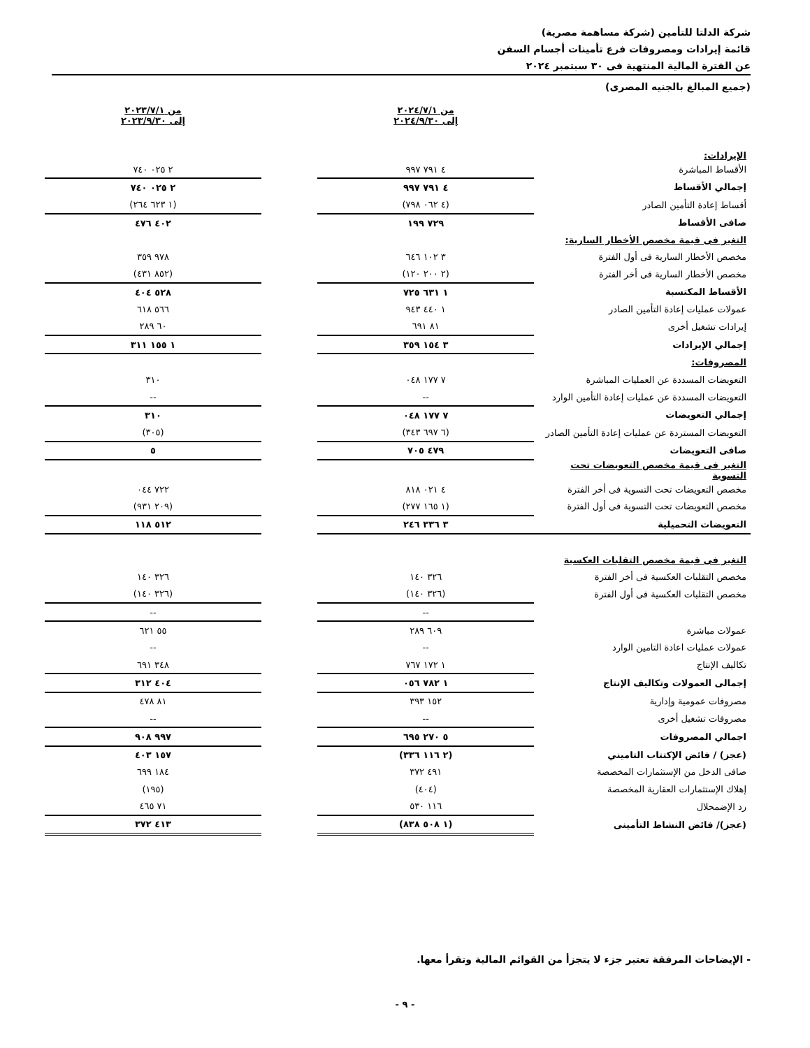شركة الدلتا للتأمين (شركة مساهمة مصرية)
قائمة إيرادات ومصروفات فرع تأمينات أجسام السفن
عن الفترة المالية المنتهية فى ٣٠ سبتمبر ٢٠٢٤
(جميع المبالغ بالجنيه المصرى)
| | من ٢٠٢٤/٧/١ إلى ٢٠٢٤/٩/٣٠ | | من ٢٠٢٣/٧/١ إلى ٢٠٢٣/٩/٣٠ |
| الإيرادات: | | | |
| الأقساط المباشرة | ٤ ٧٩١ ٩٩٧ | | ٢ ٠٢٥ ٧٤٠ |
| إجمالي الأقساط | ٤ ٧٩١ ٩٩٧ | | ٢ ٠٢٥ ٧٤٠ |
| أقساط إعادة التأمين الصادر | (٤ ٠٦٢ ٧٩٨) | | (١ ٦٢٣ ٢٦٤) |
| صافى الأقساط | ٧٢٩ ١٩٩ | | ٤٠٢ ٤٧٦ |
| التغير فى قيمة مخصص الأخطار السارية: | | | |
| مخصص الأخطار السارية فى أول الفترة | ٣ ١٠٢ ٦٤٦ | | ٩٧٨ ٣٥٩ |
| مخصص الأخطار السارية فى أخر الفترة | (٢ ٢٠٠ ١٢٠) | | (٨٥٢ ٤٣١) |
| الأقساط المكتسبة | ١ ٦٣١ ٧٢٥ | | ٥٢٨ ٤٠٤ |
| عمولات عمليات إعادة التأمين الصادر | ١ ٤٤٠ ٩٤٣ | | ٥٦٦ ٦١٨ |
| إيرادات تشغيل أخرى | ٨١ ٦٩١ | | ٦٠ ٢٨٩ |
| إجمالي الإيرادات | ٣ ١٥٤ ٣٥٩ | | ١ ١٥٥ ٣١١ |
| المصروفات: | | | |
| التعويضات المسددة عن العمليات المباشرة | ٧ ١٧٧ ٠٤٨ | | ٣١٠ |
| التعويضات المسددة عن عمليات إعادة التأمين الوارد | -- | | -- |
| إجمالي التعويضات | ٧ ١٧٧ ٠٤٨ | | ٣١٠ |
| التعويضات المستردة عن عمليات إعادة التأمين الصادر | (٦ ٦٩٧ ٣٤٣) | | (٣٠٥) |
| صافى التعويضات | ٤٧٩ ٧٠٥ | | ٥ |
| التغير فى قيمة مخصص التعويضات تحت التسوية | | | |
| مخصص التعويضات تحت التسوية فى أخر الفترة | ٤ ٠٢١ ٨١٨ | | ٧٢٢ ٠٤٤ |
| مخصص التعويضات تحت التسوية فى أول الفترة | (١ ١٦٥ ٢٧٧) | | (٢٠٩ ٩٣١) |
| التعويضات التحميلية | ٣ ٣٣٦ ٢٤٦ | | ٥١٢ ١١٨ |
| التغير فى قيمة مخصص التقلبات العكسية | | | |
| مخصص التقلبات العكسية فى أخر الفترة | ٣٢٦ ١٤٠ | | ٣٢٦ ١٤٠ |
| مخصص التقلبات العكسية فى أول الفترة | (٣٢٦ ١٤٠) | | (٣٢٦ ١٤٠) |
| | -- | | -- |
| عمولات مباشرة | ٦٠٩ ٢٨٩ | | ٥٥ ٦٢١ |
| عمولات عمليات اعادة التامين الوارد | -- | | -- |
| تكاليف الإنتاج | ١ ١٧٢ ٧٦٧ | | ٣٤٨ ٦٩١ |
| إجمالى العمولات وتكاليف الإنتاج | ١ ٧٨٢ ٠٥٦ | | ٤٠٤ ٣١٢ |
| مصروفات عمومية وإدارية | ١٥٢ ٣٩٣ | | ٨١ ٤٧٨ |
| مصروفات تشغيل أخرى | -- | | -- |
| اجمالي المصروفات | ٥ ٢٧٠ ٦٩٥ | | ٩٩٧ ٩٠٨ |
| (عجز) / فائض الإكتتاب التاميني | (٢ ١١٦ ٣٣٦) | | ١٥٧ ٤٠٣ |
| صافى الدخل من الإستثمارات المخصصة | ٤٩١ ٣٧٢ | | ١٨٤ ٦٩٩ |
| إهلاك الإستثمارات العقارية المخصصة | (٤٠٤) | | (١٩٥) |
| رد الإضمحلال | ١١٦ ٥٣٠ | | ٧١ ٤٦٥ |
| (عجز)/ فائض النشاط التأمينى | (١ ٥٠٨ ٨٣٨) | | ٤١٣ ٣٧٢ |
- الإيضاحات المرفقة تعتبر جزء لا يتجزأ من القوائم المالية وتقرأ معها.
- ٩ -